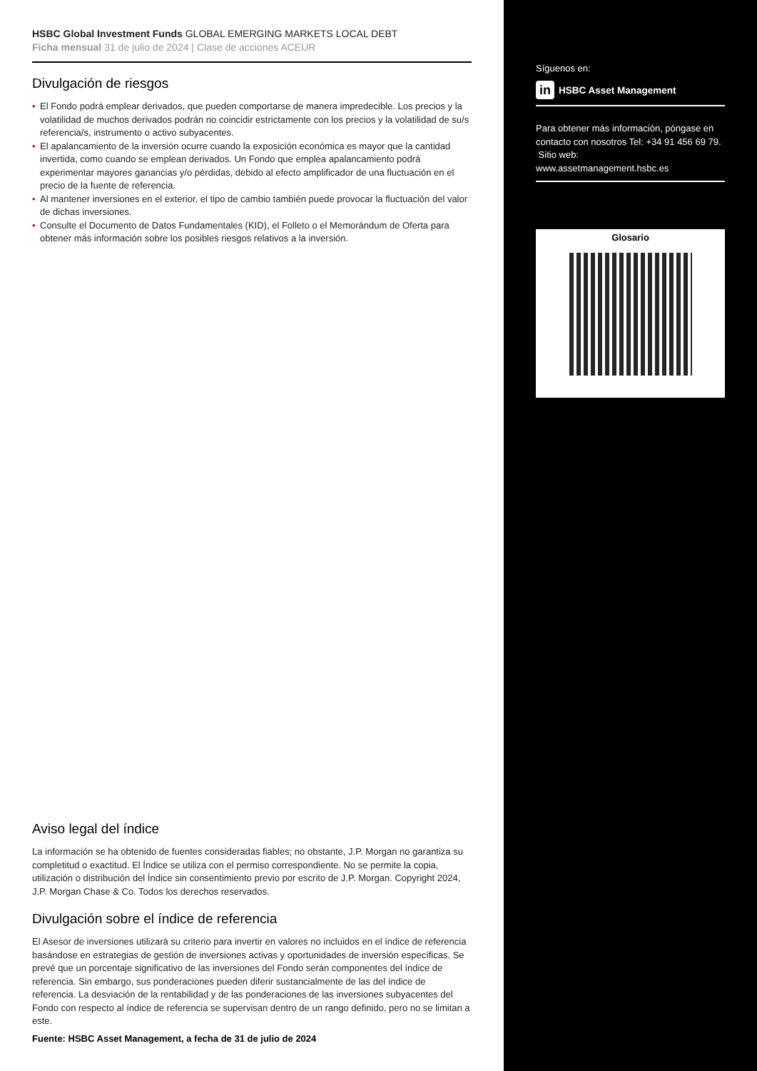HSBC Global Investment Funds GLOBAL EMERGING MARKETS LOCAL DEBT
Ficha mensual 31 de julio de 2024 | Clase de acciones ACEUR
Divulgación de riesgos
• El Fondo podrá emplear derivados, que pueden comportarse de manera impredecible. Los precios y la volatilidad de muchos derivados podrán no coincidir estrictamente con los precios y la volatilidad de su/s referencia/s, instrumento o activo subyacentes.
• El apalancamiento de la inversión ocurre cuando la exposición económica es mayor que la cantidad invertida, como cuando se emplean derivados. Un Fondo que emplea apalancamiento podrá experimentar mayores ganancias y/o pérdidas, debido al efecto amplificador de una fluctuación en el precio de la fuente de referencia.
• Al mantener inversiones en el exterior, el tipo de cambio también puede provocar la fluctuación del valor de dichas inversiones.
• Consulte el Documento de Datos Fundamentales (KID), el Folleto o el Memorándum de Oferta para obtener más información sobre los posibles riesgos relativos a la inversión.
Aviso legal del índice
La información se ha obtenido de fuentes consideradas fiables; no obstante, J.P. Morgan no garantiza su completitud o exactitud. El Índice se utiliza con el permiso correspondiente. No se permite la copia, utilización o distribución del Índice sin consentimiento previo por escrito de J.P. Morgan. Copyright 2024, J.P. Morgan Chase & Co. Todos los derechos reservados.
Divulgación sobre el índice de referencia
El Asesor de inversiones utilizará su criterio para invertir en valores no incluidos en el índice de referencia basándose en estrategias de gestión de inversiones activas y oportunidades de inversión específicas. Se prevé que un porcentaje significativo de las inversiones del Fondo serán componentes del índice de referencia. Sin embargo, sus ponderaciones pueden diferir sustancialmente de las del índice de referencia. La desviación de la rentabilidad y de las ponderaciones de las inversiones subyacentes del Fondo con respecto al índice de referencia se supervisan dentro de un rango definido, pero no se limitan a este.
Fuente: HSBC Asset Management, a fecha de 31 de julio de 2024
Síguenos en:
in HSBC Asset Management
Para obtener más información, póngase en contacto con nosotros Tel: +34 91 456 69 79.
Sitio web:
www.assetmanagement.hsbc.es
Glosario